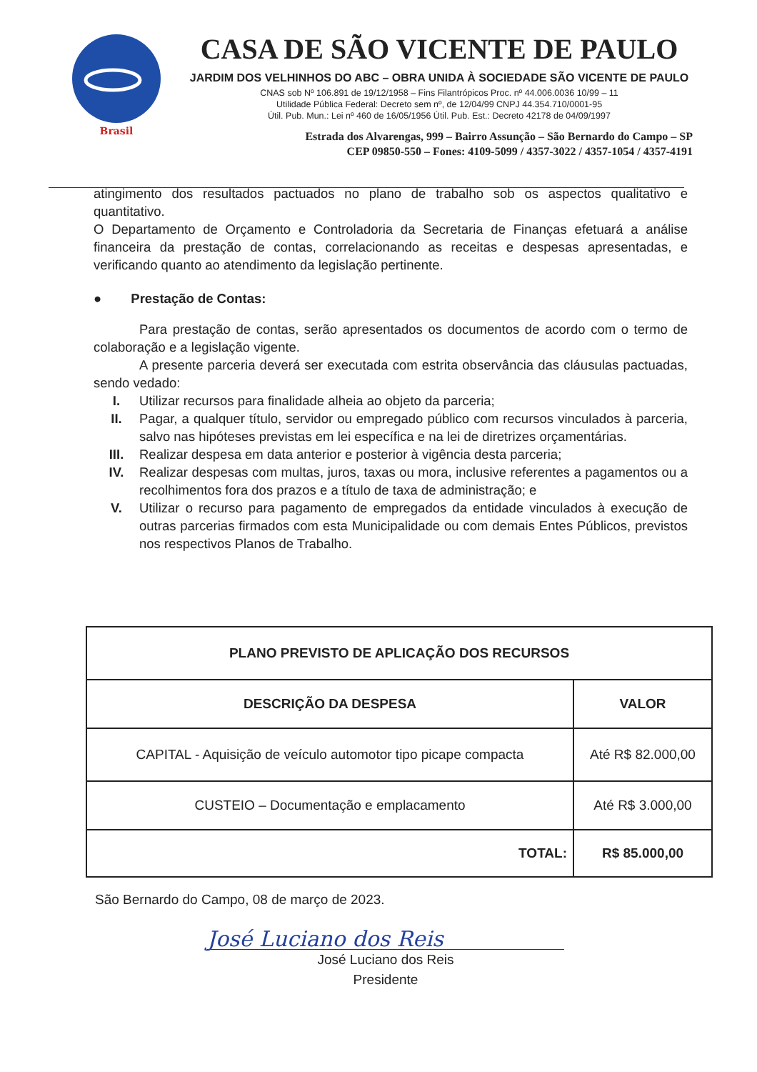Brasil
CASA DE SÃO VICENTE DE PAULO
JARDIM DOS VELHINHOS DO ABC – OBRA UNIDA À SOCIEDADE SÃO VICENTE DE PAULO
CNAS sob Nº 106.891 de 19/12/1958 – Fins Filantrópicos Proc. nº 44.006.0036 10/99 – 11
Utilidade Pública Federal: Decreto sem nº, de 12/04/99 CNPJ 44.354.710/0001-95
Útil. Pub. Mun.: Lei nº 460 de 16/05/1956 Útil. Pub. Est.: Decreto 42178 de 04/09/1997
Estrada dos Alvarengas, 999 – Bairro Assunção – São Bernardo do Campo – SP
CEP 09850-550 – Fones: 4109-5099 / 4357-3022 / 4357-1054 / 4357-4191
atingimento dos resultados pactuados no plano de trabalho sob os aspectos qualitativo e quantitativo.
O Departamento de Orçamento e Controladoria da Secretaria de Finanças efetuará a análise financeira da prestação de contas, correlacionando as receitas e despesas apresentadas, e verificando quanto ao atendimento da legislação pertinente.
● Prestação de Contas:
Para prestação de contas, serão apresentados os documentos de acordo com o termo de colaboração e a legislação vigente.
A presente parceria deverá ser executada com estrita observância das cláusulas pactuadas, sendo vedado:
I. Utilizar recursos para finalidade alheia ao objeto da parceria;
II. Pagar, a qualquer título, servidor ou empregado público com recursos vinculados à parceria, salvo nas hipóteses previstas em lei específica e na lei de diretrizes orçamentárias.
III. Realizar despesa em data anterior e posterior à vigência desta parceria;
IV. Realizar despesas com multas, juros, taxas ou mora, inclusive referentes a pagamentos ou a recolhimentos fora dos prazos e a título de taxa de administração; e
V. Utilizar o recurso para pagamento de empregados da entidade vinculados à execução de outras parcerias firmados com esta Municipalidade ou com demais Entes Públicos, previstos nos respectivos Planos de Trabalho.
| PLANO PREVISTO DE APLICAÇÃO DOS RECURSOS | |
| --- | --- |
| DESCRIÇÃO DA DESPESA | VALOR |
| CAPITAL - Aquisição de veículo automotor tipo picape compacta | Até R$ 82.000,00 |
| CUSTEIO – Documentação e emplacamento | Até R$ 3.000,00 |
| TOTAL: | R$ 85.000,00 |
São Bernardo do Campo, 08 de março de 2023.
José Luciano dos Reis
José Luciano dos Reis
Presidente